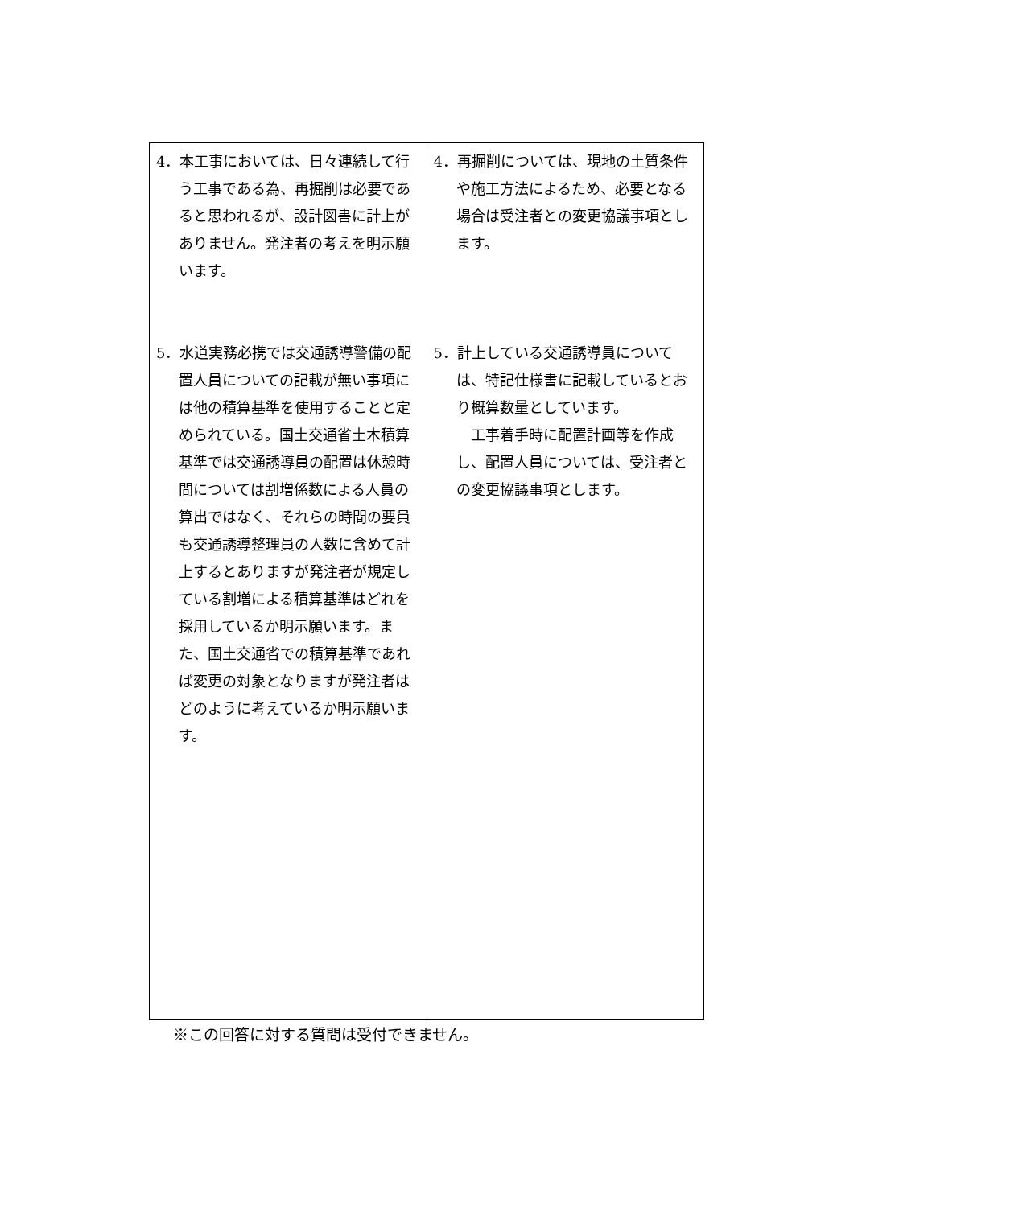| 4．本工事においては、日々連続して行う工事である為、再掘削は必要であると思われるが、設計図書に計上がありません。発注者の考えを明示願います。 5．水道実務必携では交通誘導警備の配置人員についての記載が無い事項には他の積算基準を使用することと定められている。国土交通省土木積算基準では交通誘導員の配置は休憩時間については割増係数による人員の算出ではなく、それらの時間の要員も交通誘導整理員の人数に含めて計上するとありますが発注者が規定している割増による積算基準はどれを採用しているか明示願います。また、国土交通省での積算基準であれば変更の対象となりますが発注者はどのように考えているか明示願います。 | 4．再掘削については、現地の土質条件や施工方法によるため、必要となる場合は受注者との変更協議事項とします。 5．計上している交通誘導員については、特記仕様書に記載しているとおり概算数量としています。 工事着手時に配置計画等を作成し、配置人員については、受注者との変更協議事項とします。 |
※この回答に対する質問は受付できません。